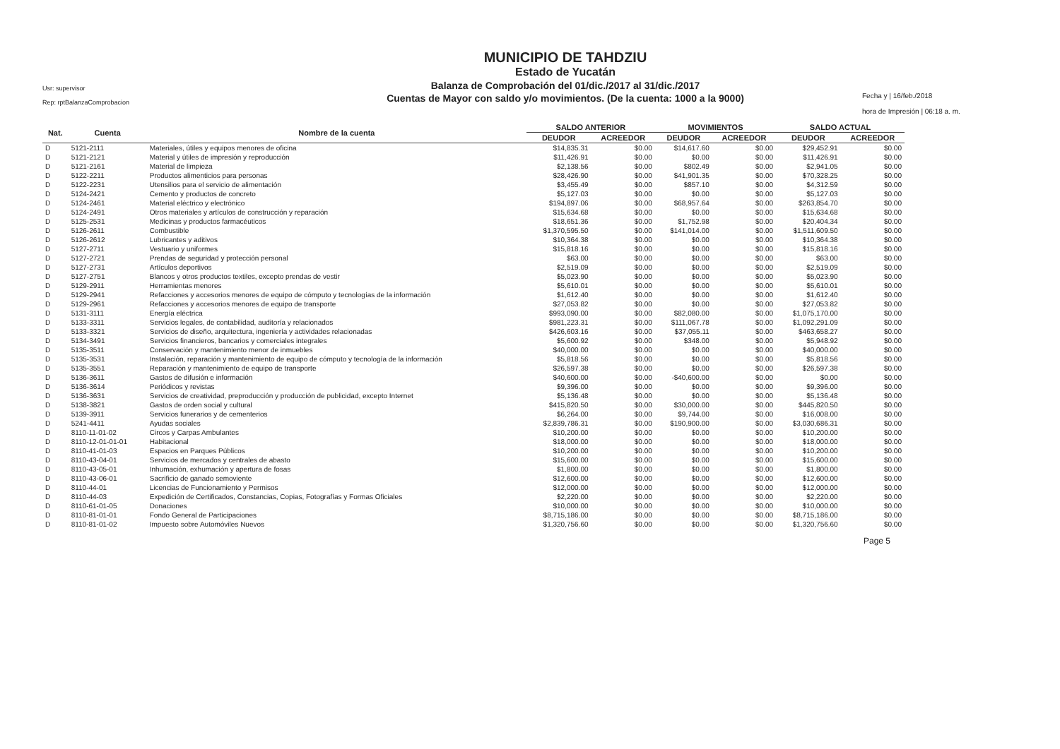Usr: supervisor
Rep: rptBalanzaComprobacion
MUNICIPIO DE TAHDZIU
Estado de Yucatán
Balanza de Comprobación del 01/dic./2017 al 31/dic./2017
Cuentas de Mayor con saldo y/o movimientos. (De la cuenta: 1000 a la 9000)
Fecha y | 16/feb./2018
hora de Impresión | 06:18 a. m.
| Nat. | Cuenta | Nombre de la cuenta | SALDO ANTERIOR | | MOVIMIENTOS | | SALDO ACTUAL | |
| --- | --- | --- | --- | --- | --- | --- | --- | --- |
| | | | DEUDOR | ACREEDOR | DEUDOR | ACREEDOR | DEUDOR | ACREEDOR |
| D | 5121-2111 | Materiales, útiles y equipos menores de oficina | $14,835.31 | $0.00 | $14,617.60 | $0.00 | $29,452.91 | $0.00 |
| D | 5121-2121 | Material y útiles de impresión y reproducción | $11,426.91 | $0.00 | $0.00 | $0.00 | $11,426.91 | $0.00 |
| D | 5121-2161 | Material de limpieza | $2,138.56 | $0.00 | $802.49 | $0.00 | $2,941.05 | $0.00 |
| D | 5122-2211 | Productos alimenticios para personas | $28,426.90 | $0.00 | $41,901.35 | $0.00 | $70,328.25 | $0.00 |
| D | 5122-2231 | Utensilios para el servicio de alimentación | $3,455.49 | $0.00 | $857.10 | $0.00 | $4,312.59 | $0.00 |
| D | 5124-2421 | Cemento y productos de concreto | $5,127.03 | $0.00 | $0.00 | $0.00 | $5,127.03 | $0.00 |
| D | 5124-2461 | Material eléctrico y electrónico | $194,897.06 | $0.00 | $68,957.64 | $0.00 | $263,854.70 | $0.00 |
| D | 5124-2491 | Otros materiales y artículos de construcción y reparación | $15,634.68 | $0.00 | $0.00 | $0.00 | $15,634.68 | $0.00 |
| D | 5125-2531 | Medicinas y productos farmacéuticos | $18,651.36 | $0.00 | $1,752.98 | $0.00 | $20,404.34 | $0.00 |
| D | 5126-2611 | Combustible | $1,370,595.50 | $0.00 | $141,014.00 | $0.00 | $1,511,609.50 | $0.00 |
| D | 5126-2612 | Lubricantes y aditivos | $10,364.38 | $0.00 | $0.00 | $0.00 | $10,364.38 | $0.00 |
| D | 5127-2711 | Vestuario y uniformes | $15,818.16 | $0.00 | $0.00 | $0.00 | $15,818.16 | $0.00 |
| D | 5127-2721 | Prendas de seguridad y protección personal | $63.00 | $0.00 | $0.00 | $0.00 | $63.00 | $0.00 |
| D | 5127-2731 | Artículos deportivos | $2,519.09 | $0.00 | $0.00 | $0.00 | $2,519.09 | $0.00 |
| D | 5127-2751 | Blancos y otros productos textiles, excepto prendas de vestir | $5,023.90 | $0.00 | $0.00 | $0.00 | $5,023.90 | $0.00 |
| D | 5129-2911 | Herramientas menores | $5,610.01 | $0.00 | $0.00 | $0.00 | $5,610.01 | $0.00 |
| D | 5129-2941 | Refacciones y accesorios menores de equipo de cómputo y tecnologías de la información | $1,612.40 | $0.00 | $0.00 | $0.00 | $1,612.40 | $0.00 |
| D | 5129-2961 | Refacciones y accesorios menores de equipo de transporte | $27,053.82 | $0.00 | $0.00 | $0.00 | $27,053.82 | $0.00 |
| D | 5131-3111 | Energía eléctrica | $993,090.00 | $0.00 | $82,080.00 | $0.00 | $1,075,170.00 | $0.00 |
| D | 5133-3311 | Servicios legales, de contabilidad, auditoría y relacionados | $981,223.31 | $0.00 | $111,067.78 | $0.00 | $1,092,291.09 | $0.00 |
| D | 5133-3321 | Servicios de diseño, arquitectura, ingeniería y actividades relacionadas | $426,603.16 | $0.00 | $37,055.11 | $0.00 | $463,658.27 | $0.00 |
| D | 5134-3491 | Servicios financieros, bancarios y comerciales integrales | $5,600.92 | $0.00 | $348.00 | $0.00 | $5,948.92 | $0.00 |
| D | 5135-3511 | Conservación y mantenimiento menor de inmuebles | $40,000.00 | $0.00 | $0.00 | $0.00 | $40,000.00 | $0.00 |
| D | 5135-3531 | Instalación, reparación y mantenimiento de equipo de cómputo y tecnología de la información | $5,818.56 | $0.00 | $0.00 | $0.00 | $5,818.56 | $0.00 |
| D | 5135-3551 | Reparación y mantenimiento de equipo de transporte | $26,597.38 | $0.00 | $0.00 | $0.00 | $26,597.38 | $0.00 |
| D | 5136-3611 | Gastos de difusión e información | $40,600.00 | $0.00 | -$40,600.00 | $0.00 | $0.00 | $0.00 |
| D | 5136-3614 | Periódicos y revistas | $9,396.00 | $0.00 | $0.00 | $0.00 | $9,396.00 | $0.00 |
| D | 5136-3631 | Servicios de creatividad, preproducción y producción de publicidad, excepto Internet | $5,136.48 | $0.00 | $0.00 | $0.00 | $5,136.48 | $0.00 |
| D | 5138-3821 | Gastos de orden social y cultural | $415,820.50 | $0.00 | $30,000.00 | $0.00 | $445,820.50 | $0.00 |
| D | 5139-3911 | Servicios funerarios y de cementerios | $6,264.00 | $0.00 | $9,744.00 | $0.00 | $16,008.00 | $0.00 |
| D | 5241-4411 | Ayudas sociales | $2,839,786.31 | $0.00 | $190,900.00 | $0.00 | $3,030,686.31 | $0.00 |
| D | 8110-11-01-02 | Circos y Carpas Ambulantes | $10,200.00 | $0.00 | $0.00 | $0.00 | $10,200.00 | $0.00 |
| D | 8110-12-01-01-01 | Habitacional | $18,000.00 | $0.00 | $0.00 | $0.00 | $18,000.00 | $0.00 |
| D | 8110-41-01-03 | Espacios en Parques Públicos | $10,200.00 | $0.00 | $0.00 | $0.00 | $10,200.00 | $0.00 |
| D | 8110-43-04-01 | Servicios de mercados y centrales de abasto | $15,600.00 | $0.00 | $0.00 | $0.00 | $15,600.00 | $0.00 |
| D | 8110-43-05-01 | Inhumación, exhumación y apertura de fosas | $1,800.00 | $0.00 | $0.00 | $0.00 | $1,800.00 | $0.00 |
| D | 8110-43-06-01 | Sacrificio de ganado semoviente | $12,600.00 | $0.00 | $0.00 | $0.00 | $12,600.00 | $0.00 |
| D | 8110-44-01 | Licencias de Funcionamiento y Permisos | $12,000.00 | $0.00 | $0.00 | $0.00 | $12,000.00 | $0.00 |
| D | 8110-44-03 | Expedición de Certificados, Constancias, Copias, Fotografías y Formas Oficiales | $2,220.00 | $0.00 | $0.00 | $0.00 | $2,220.00 | $0.00 |
| D | 8110-61-01-05 | Donaciones | $10,000.00 | $0.00 | $0.00 | $0.00 | $10,000.00 | $0.00 |
| D | 8110-81-01-01 | Fondo General de Participaciones | $8,715,186.00 | $0.00 | $0.00 | $0.00 | $8,715,186.00 | $0.00 |
| D | 8110-81-01-02 | Impuesto sobre Automóviles Nuevos | $1,320,756.60 | $0.00 | $0.00 | $0.00 | $1,320,756.60 | $0.00 |
Page 5